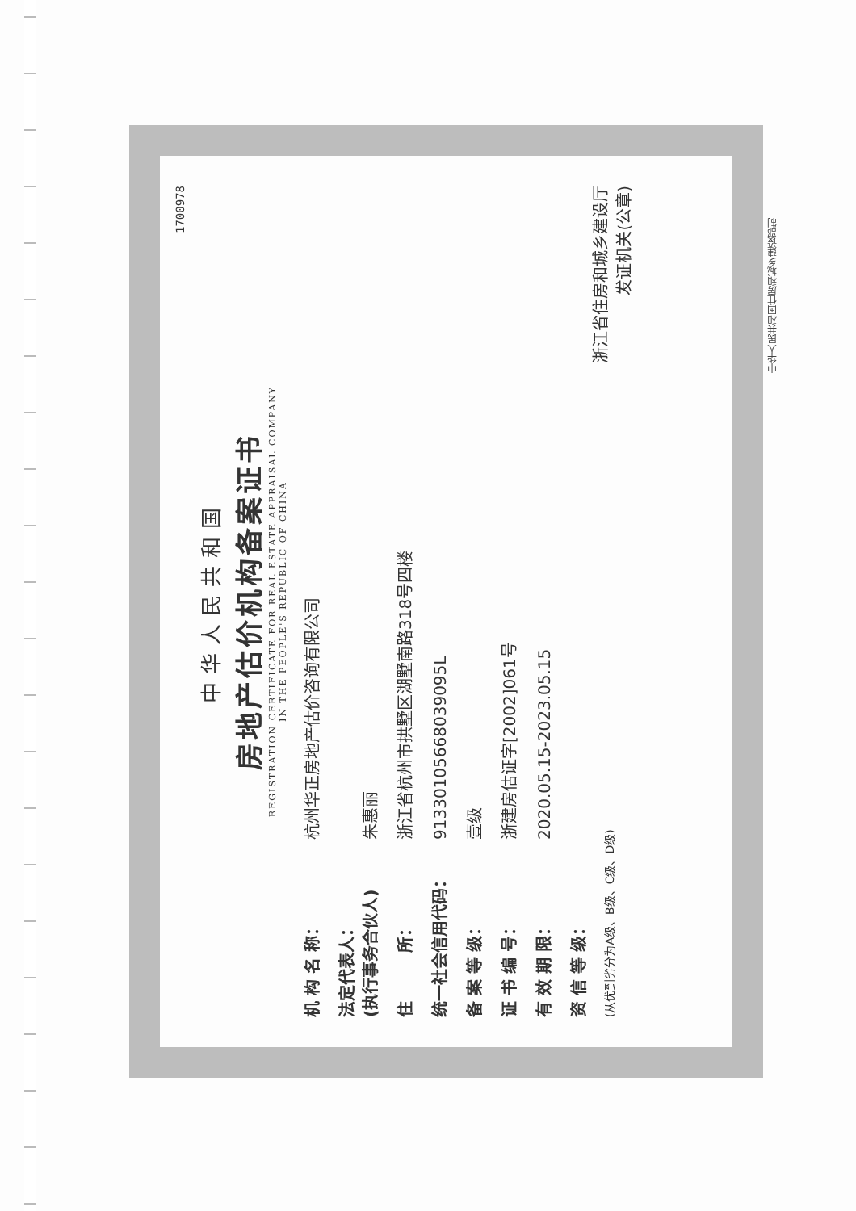1700978
中华人民共和国
房地产估价机构备案证书
REGISTRATION CERTIFICATE FOR REAL ESTATE APPRAISAL COMPANY
IN THE PEOPLE'S REPUBLIC OF CHINA
机 构 名 称： 杭州华正房地产估价咨询有限公司
法定代表人：
(执行事务合伙人) 朱惠丽
住　　　所： 浙江省杭州市拱墅区湖墅南路318号四楼
统一社会信用代码： 91330105668039095L
备 案 等 级： 壹级
证 书 编 号： 浙建房估证字[2002]061号
有 效 期 限： 2020.05.15-2023.05.15
资 信 等 级：
(从优到劣分为A级、B级、C级、D级)
浙江省住房和城乡建设厅
发证机关(公章)
中华人民共和国住房和城乡建设部制